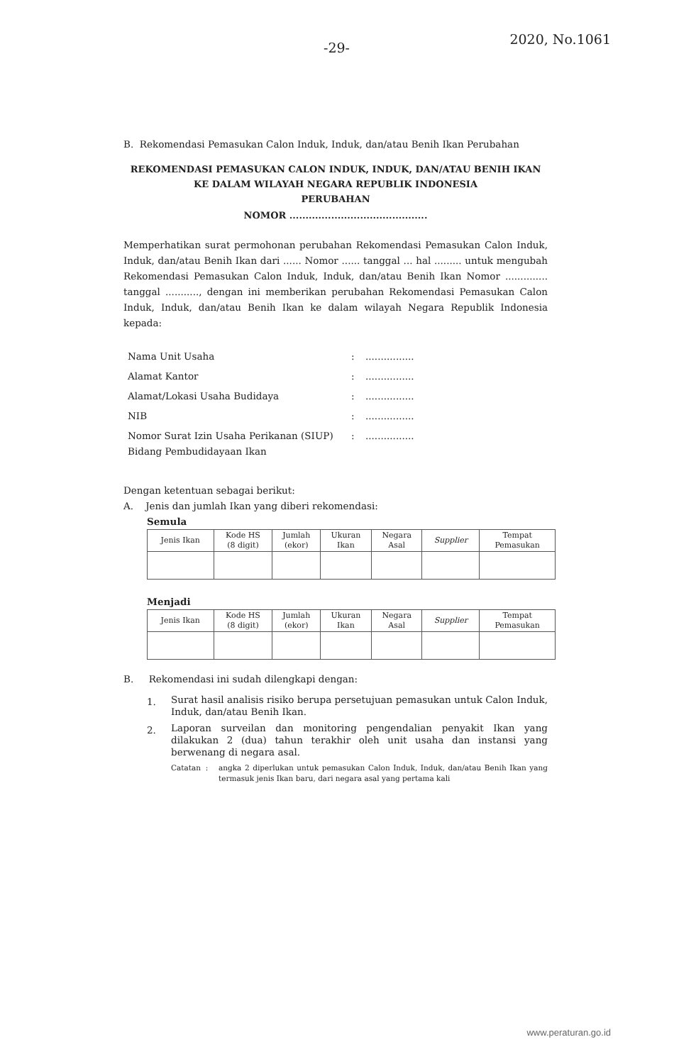-29- 2020, No.1061
B. Rekomendasi Pemasukan Calon Induk, Induk, dan/atau Benih Ikan Perubahan
REKOMENDASI PEMASUKAN CALON INDUK, INDUK, DAN/ATAU BENIH IKAN
KE DALAM WILAYAH NEGARA REPUBLIK INDONESIA
PERUBAHAN
NOMOR ...........................................
Memperhatikan surat permohonan perubahan Rekomendasi Pemasukan Calon Induk, Induk, dan/atau Benih Ikan dari ...... Nomor ...... tanggal ... hal ......... untuk mengubah Rekomendasi Pemasukan Calon Induk, Induk, dan/atau Benih Ikan Nomor .............. tanggal ..........., dengan ini memberikan perubahan Rekomendasi Pemasukan Calon Induk, Induk, dan/atau Benih Ikan ke dalam wilayah Negara Republik Indonesia kepada:
| Nama Unit Usaha | : | ................ |
| Alamat Kantor | : | ................ |
| Alamat/Lokasi Usaha Budidaya | : | ................ |
| NIB | : | ................ |
| Nomor Surat Izin Usaha Perikanan (SIUP) Bidang Pembudidayaan Ikan | : | ................ |
Dengan ketentuan sebagai berikut:
A. Jenis dan jumlah Ikan yang diberi rekomendasi:
Semula
| Jenis Ikan | Kode HS (8 digit) | Jumlah (ekor) | Ukuran Ikan | Negara Asal | Supplier | Tempat Pemasukan |
| --- | --- | --- | --- | --- | --- | --- |
Menjadi
| Jenis Ikan | Kode HS (8 digit) | Jumlah (ekor) | Ukuran Ikan | Negara Asal | Supplier | Tempat Pemasukan |
| --- | --- | --- | --- | --- | --- | --- |
B. Rekomendasi ini sudah dilengkapi dengan:
1.
Surat hasil analisis risiko berupa persetujuan pemasukan untuk Calon Induk, Induk, dan/atau Benih Ikan.
2.
Laporan surveilan dan monitoring pengendalian penyakit Ikan yang dilakukan 2 (dua) tahun terakhir oleh unit usaha dan instansi yang berwenang di negara asal.
Catatan : angka 2 diperlukan untuk pemasukan Calon Induk, Induk, dan/atau Benih Ikan yang termasuk jenis Ikan baru, dari negara asal yang pertama kali
www.peraturan.go.id